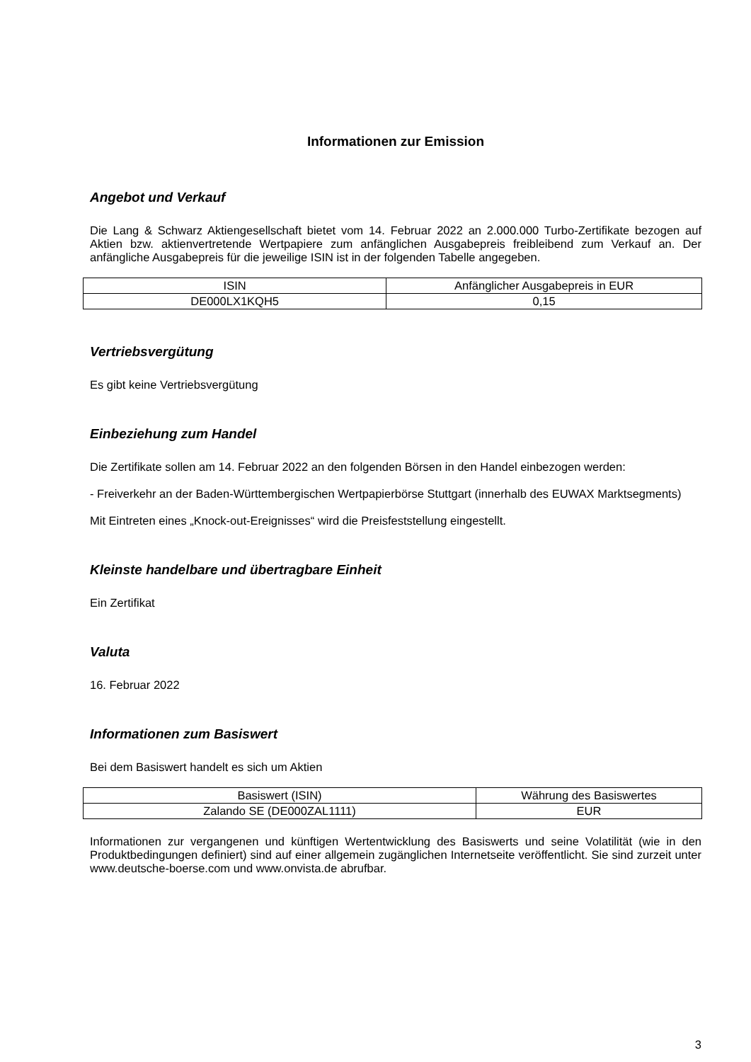Informationen zur Emission
Angebot und Verkauf
Die Lang & Schwarz Aktiengesellschaft bietet vom 14. Februar 2022 an 2.000.000 Turbo-Zertifikate bezogen auf Aktien bzw. aktienvertretende Wertpapiere zum anfänglichen Ausgabepreis freibleibend zum Verkauf an. Der anfängliche Ausgabepreis für die jeweilige ISIN ist in der folgenden Tabelle angegeben.
| ISIN | Anfänglicher Ausgabepreis in EUR |
| --- | --- |
| DE000LX1KQH5 | 0,15 |
Vertriebsvergütung
Es gibt keine Vertriebsvergütung
Einbeziehung zum Handel
Die Zertifikate sollen am 14. Februar 2022 an den folgenden Börsen in den Handel einbezogen werden:
- Freiverkehr an der Baden-Württembergischen Wertpapierbörse Stuttgart (innerhalb des EUWAX Marktsegments)
Mit Eintreten eines „Knock-out-Ereignisses“ wird die Preisfeststellung eingestellt.
Kleinste handelbare und übertragbare Einheit
Ein Zertifikat
Valuta
16. Februar 2022
Informationen zum Basiswert
Bei dem Basiswert handelt es sich um Aktien
| Basiswert (ISIN) | Währung des Basiswertes |
| --- | --- |
| Zalando SE (DE000ZAL1111) | EUR |
Informationen zur vergangenen und künftigen Wertentwicklung des Basiswerts und seine Volatilität (wie in den Produktbedingungen definiert) sind auf einer allgemein zugänglichen Internetseite veröffentlicht. Sie sind zurzeit unter www.deutsche-boerse.com und www.onvista.de abrufbar.
3